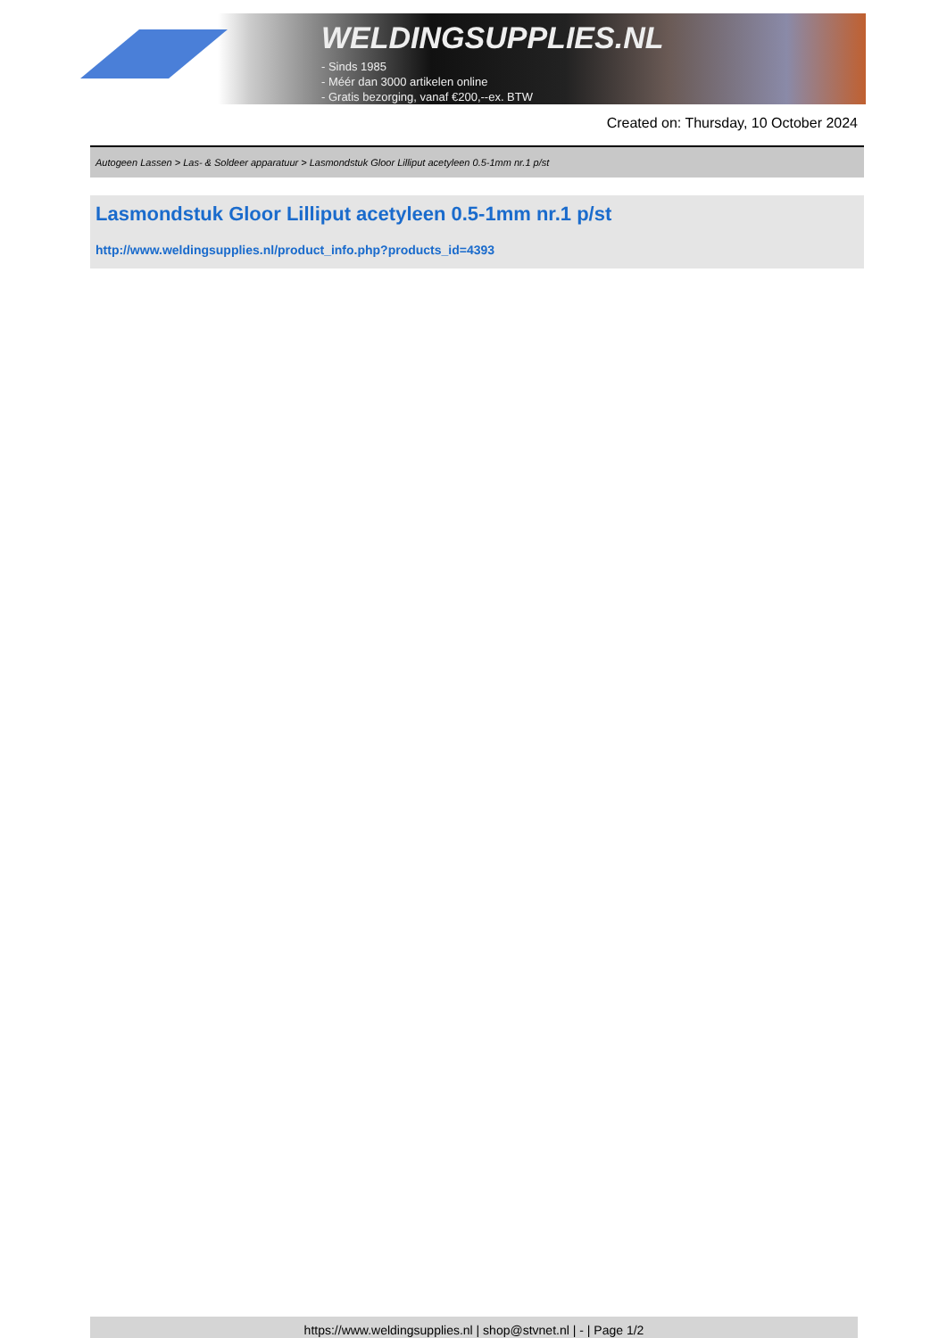WELDINGSUPPLIES.NL
- Sinds 1985
- Méér dan 3000 artikelen online
- Gratis bezorging, vanaf €200,--ex. BTW
Created on: Thursday, 10 October 2024
Autogeen Lassen > Las- & Soldeer apparatuur > Lasmondstuk Gloor Lilliput acetyleen 0.5-1mm nr.1 p/st
Lasmondstuk Gloor Lilliput acetyleen 0.5-1mm nr.1 p/st
http://www.weldingsupplies.nl/product_info.php?products_id=4393
https://www.weldingsupplies.nl | shop@stvnet.nl | - | Page 1/2